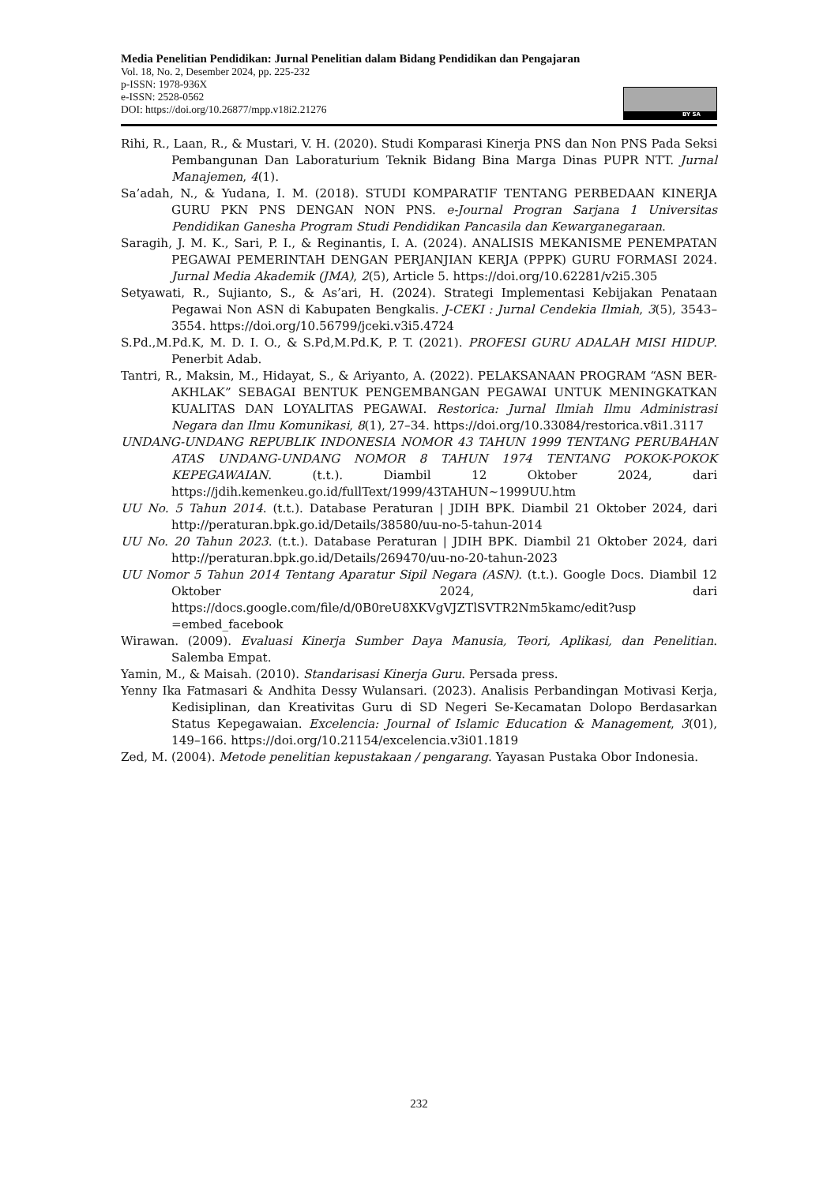Media Penelitian Pendidikan: Jurnal Penelitian dalam Bidang Pendidikan dan Pengajaran
Vol. 18, No. 2, Desember 2024, pp. 225-232
p-ISSN: 1978-936X
e-ISSN: 2528-0562
DOI: https://doi.org/10.26877/mpp.v18i2.21276
BY SA
Rihi, R., Laan, R., & Mustari, V. H. (2020). Studi Komparasi Kinerja PNS dan Non PNS Pada Seksi Pembangunan Dan Laboraturium Teknik Bidang Bina Marga Dinas PUPR NTT. Jurnal Manajemen, 4(1).
Sa’adah, N., & Yudana, I. M. (2018). STUDI KOMPARATIF TENTANG PERBEDAAN KINERJA GURU PKN PNS DENGAN NON PNS. e-Journal Progran Sarjana 1 Universitas Pendidikan Ganesha Program Studi Pendidikan Pancasila dan Kewarganegaraan.
Saragih, J. M. K., Sari, P. I., & Reginantis, I. A. (2024). ANALISIS MEKANISME PENEMPATAN PEGAWAI PEMERINTAH DENGAN PERJANJIAN KERJA (PPPK) GURU FORMASI 2024. Jurnal Media Akademik (JMA), 2(5), Article 5. https://doi.org/10.62281/v2i5.305
Setyawati, R., Sujianto, S., & As’ari, H. (2024). Strategi Implementasi Kebijakan Penataan Pegawai Non ASN di Kabupaten Bengkalis. J-CEKI : Jurnal Cendekia Ilmiah, 3(5), 3543–3554. https://doi.org/10.56799/jceki.v3i5.4724
S.Pd.,M.Pd.K, M. D. I. O., & S.Pd,M.Pd.K, P. T. (2021). PROFESI GURU ADALAH MISI HIDUP. Penerbit Adab.
Tantri, R., Maksin, M., Hidayat, S., & Ariyanto, A. (2022). PELAKSANAAN PROGRAM “ASN BER-AKHLAK” SEBAGAI BENTUK PENGEMBANGAN PEGAWAI UNTUK MENINGKATKAN KUALITAS DAN LOYALITAS PEGAWAI. Restorica: Jurnal Ilmiah Ilmu Administrasi Negara dan Ilmu Komunikasi, 8(1), 27–34. https://doi.org/10.33084/restorica.v8i1.3117
UNDANG-UNDANG REPUBLIK INDONESIA NOMOR 43 TAHUN 1999 TENTANG PERUBAHAN ATAS UNDANG-UNDANG NOMOR 8 TAHUN 1974 TENTANG POKOK-POKOK KEPEGAWAIAN. (t.t.). Diambil 12 Oktober 2024, dari https://jdih.kemenkeu.go.id/fullText/1999/43TAHUN~1999UU.htm
UU No. 5 Tahun 2014. (t.t.). Database Peraturan | JDIH BPK. Diambil 21 Oktober 2024, dari http://peraturan.bpk.go.id/Details/38580/uu-no-5-tahun-2014
UU No. 20 Tahun 2023. (t.t.). Database Peraturan | JDIH BPK. Diambil 21 Oktober 2024, dari http://peraturan.bpk.go.id/Details/269470/uu-no-20-tahun-2023
UU Nomor 5 Tahun 2014 Tentang Aparatur Sipil Negara (ASN). (t.t.). Google Docs. Diambil 12 Oktober 2024, dari https://docs.google.com/file/d/0B0reU8XKVgVJZTlSVTR2Nm5kamc/edit?usp =embed_facebook
Wirawan. (2009). Evaluasi Kinerja Sumber Daya Manusia, Teori, Aplikasi, dan Penelitian. Salemba Empat.
Yamin, M., & Maisah. (2010). Standarisasi Kinerja Guru. Persada press.
Yenny Ika Fatmasari & Andhita Dessy Wulansari. (2023). Analisis Perbandingan Motivasi Kerja, Kedisiplinan, dan Kreativitas Guru di SD Negeri Se-Kecamatan Dolopo Berdasarkan Status Kepegawaian. Excelencia: Journal of Islamic Education & Management, 3(01), 149–166. https://doi.org/10.21154/excelencia.v3i01.1819
Zed, M. (2004). Metode penelitian kepustakaan / pengarang. Yayasan Pustaka Obor Indonesia.
232